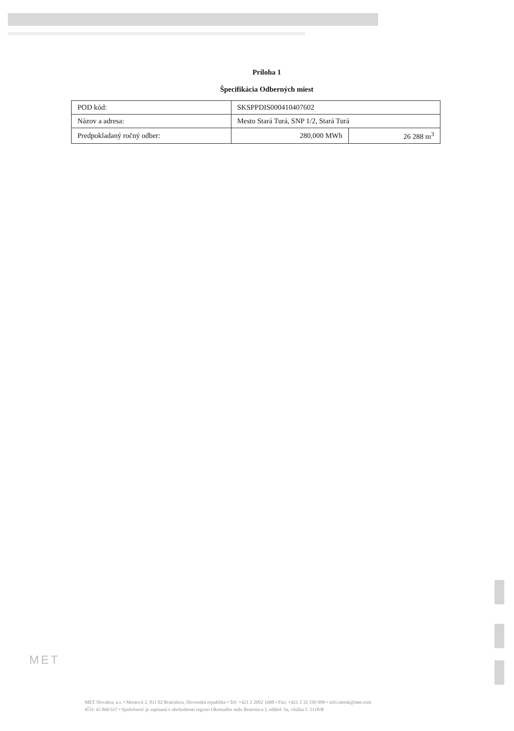Príloha 1
Špecifikácia Odberných miest
| POD kód: | SKSPPDIS000410407602 | |
| Názov a adresa: | Mesto Stará Turá, SNP 1/2, Stará Turá | |
| Predpokladaný ročný odber: | 280,000 MWh | 26 288 m<sup>3</sup> |
MET
MET Slovakia, a.s. • Mostová 2, 811 02 Bratislava, Slovenská republika • Tel: +421 2 2092 1688 • Fax: +421 2 32 199 098 • info.metsk@met.com
IČO: 45 860 637 • Spoločnosť je zapísaná v obchodnom registri Okresného súdu Bratislava I, oddiel: Sa, vložka č. 5118/B